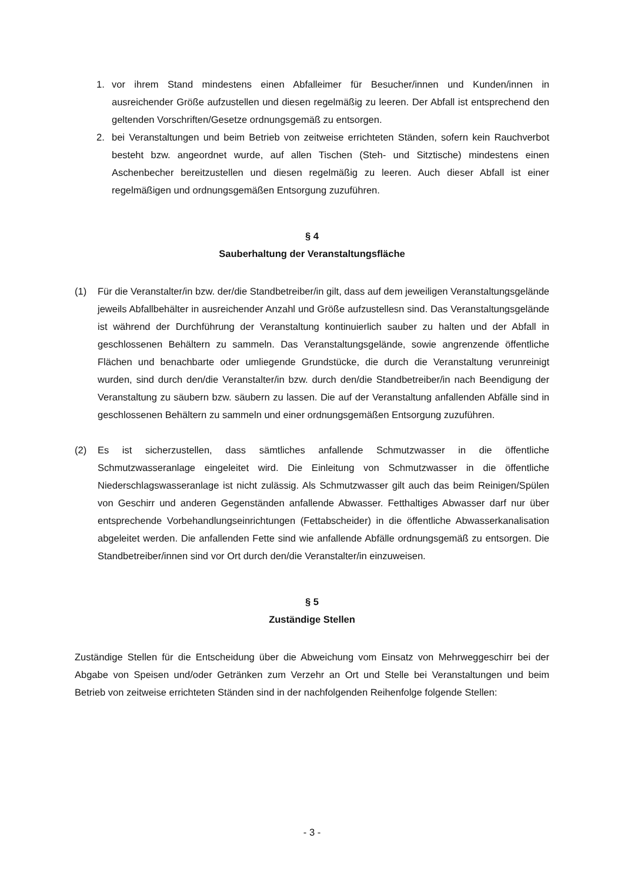1. vor ihrem Stand mindestens einen Abfalleimer für Besucher/innen und Kunden/innen in ausreichender Größe aufzustellen und diesen regelmäßig zu leeren. Der Abfall ist entsprechend den geltenden Vorschriften/Gesetze ordnungsgemäß zu entsorgen.
2. bei Veranstaltungen und beim Betrieb von zeitweise errichteten Ständen, sofern kein Rauchverbot besteht bzw. angeordnet wurde, auf allen Tischen (Steh- und Sitztische) mindestens einen Aschenbecher bereitzustellen und diesen regelmäßig zu leeren. Auch dieser Abfall ist einer regelmäßigen und ordnungsgemäßen Entsorgung zuzuführen.
§ 4
Sauberhaltung der Veranstaltungsfläche
(1) Für die Veranstalter/in bzw. der/die Standbetreiber/in gilt, dass auf dem jeweiligen Veranstaltungsgelände jeweils Abfallbehälter in ausreichender Anzahl und Größe aufzustellesn sind. Das Veranstaltungsgelände ist während der Durchführung der Veranstaltung kontinuierlich sauber zu halten und der Abfall in geschlossenen Behältern zu sammeln. Das Veranstaltungsgelände, sowie angrenzende öffentliche Flächen und benachbarte oder umliegende Grundstücke, die durch die Veranstaltung verunreinigt wurden, sind durch den/die Veranstalter/in bzw. durch den/die Standbetreiber/in nach Beendigung der Veranstaltung zu säubern bzw. säubern zu lassen. Die auf der Veranstaltung anfallenden Abfälle sind in geschlossenen Behältern zu sammeln und einer ordnungsgemäßen Entsorgung zuzuführen.
(2) Es ist sicherzustellen, dass sämtliches anfallende Schmutzwasser in die öffentliche Schmutzwasseranlage eingeleitet wird. Die Einleitung von Schmutzwasser in die öffentliche Niederschlagswasseranlage ist nicht zulässig. Als Schmutzwasser gilt auch das beim Reinigen/Spülen von Geschirr und anderen Gegenständen anfallende Abwasser. Fetthaltiges Abwasser darf nur über entsprechende Vorbehandlungseinrichtungen (Fettabscheider) in die öffentliche Abwasserkanalisation abgeleitet werden. Die anfallenden Fette sind wie anfallende Abfälle ordnungsgemäß zu entsorgen. Die Standbetreiber/innen sind vor Ort durch den/die Veranstalter/in einzuweisen.
§ 5
Zuständige Stellen
Zuständige Stellen für die Entscheidung über die Abweichung vom Einsatz von Mehrweggeschirr bei der Abgabe von Speisen und/oder Getränken zum Verzehr an Ort und Stelle bei Veranstaltungen und beim Betrieb von zeitweise errichteten Ständen sind in der nachfolgenden Reihenfolge folgende Stellen:
- 3 -